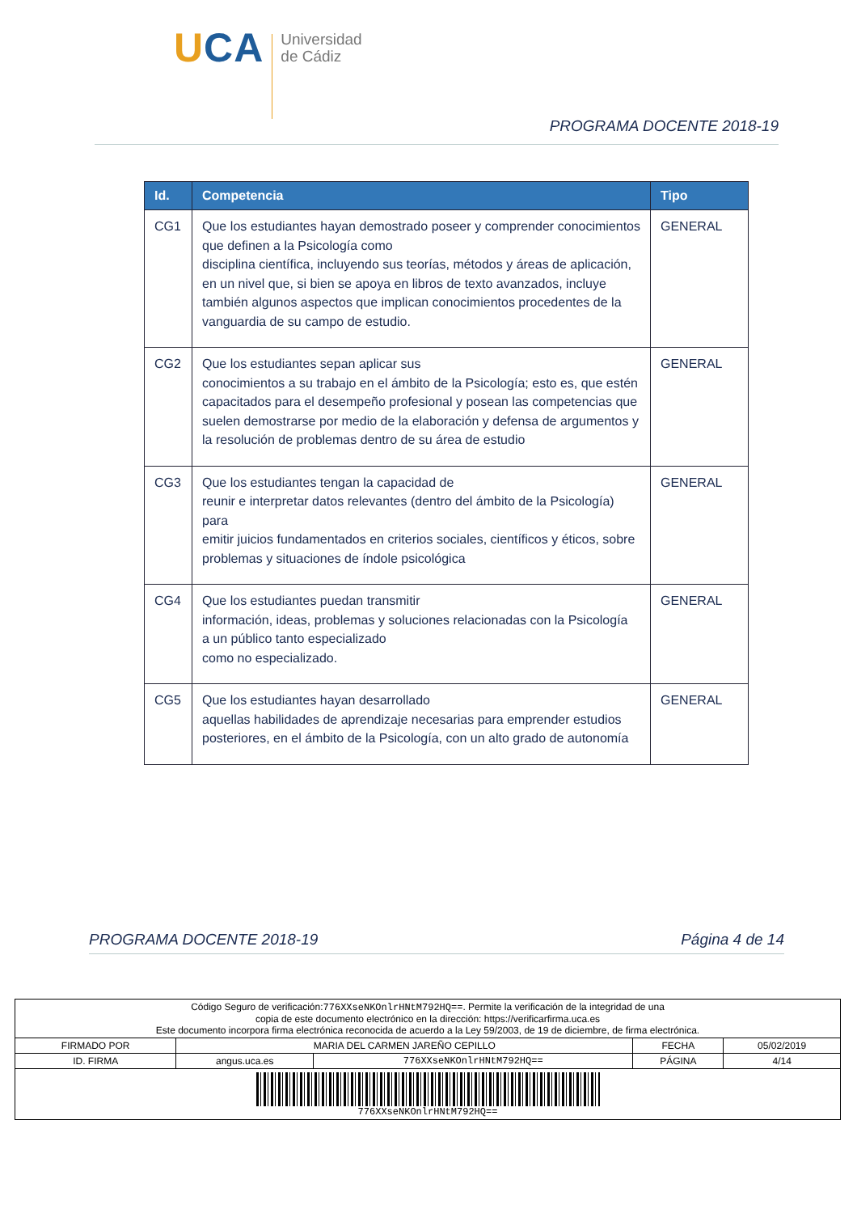UCA
Universidad
de Cádiz
PROGRAMA DOCENTE 2018-19
| Id. | Competencia | Tipo |
| --- | --- | --- |
| CG1 | Que los estudiantes hayan demostrado poseer y comprender conocimientos que definen a la Psicología como disciplina científica, incluyendo sus teorías, métodos y áreas de aplicación, en un nivel que, si bien se apoya en libros de texto avanzados, incluye también algunos aspectos que implican conocimientos procedentes de la vanguardia de su campo de estudio. | GENERAL |
| CG2 | Que los estudiantes sepan aplicar sus conocimientos a su trabajo en el ámbito de la Psicología; esto es, que estén capacitados para el desempeño profesional y posean las competencias que suelen demostrarse por medio de la elaboración y defensa de argumentos y la resolución de problemas dentro de su área de estudio | GENERAL |
| CG3 | Que los estudiantes tengan la capacidad de reunir e interpretar datos relevantes (dentro del ámbito de la Psicología) para emitir juicios fundamentados en criterios sociales, científicos y éticos, sobre problemas y situaciones de índole psicológica | GENERAL |
| CG4 | Que los estudiantes puedan transmitir información, ideas, problemas y soluciones relacionadas con la Psicología a un público tanto especializado como no especializado. | GENERAL |
| CG5 | Que los estudiantes hayan desarrollado aquellas habilidades de aprendizaje necesarias para emprender estudios posteriores, en el ámbito de la Psicología, con un alto grado de autonomía | GENERAL |
PROGRAMA DOCENTE 2018-19 Página 4 de 14
| Código Seguro de verificación: 776XXseNKOnlrHNtM792HQ== . Permite la verificación de la integridad de una copia de este documento electrónico en la dirección: https://verificarfirma.uca.es Este documento incorpora firma electrónica reconocida de acuerdo a la Ley 59/2003, de 19 de diciembre, de firma electrónica. | | | | |
| FIRMADO POR | MARIA DEL CARMEN JAREÑO CEPILLO | | FECHA | 05/02/2019 |
| ID. FIRMA | angus.uca.es | 776XXseNKOnlrHNtM792HQ== | PÁGINA | 4/14 |
| 776XXseNKOnlrHNtM792HQ== | | | | |